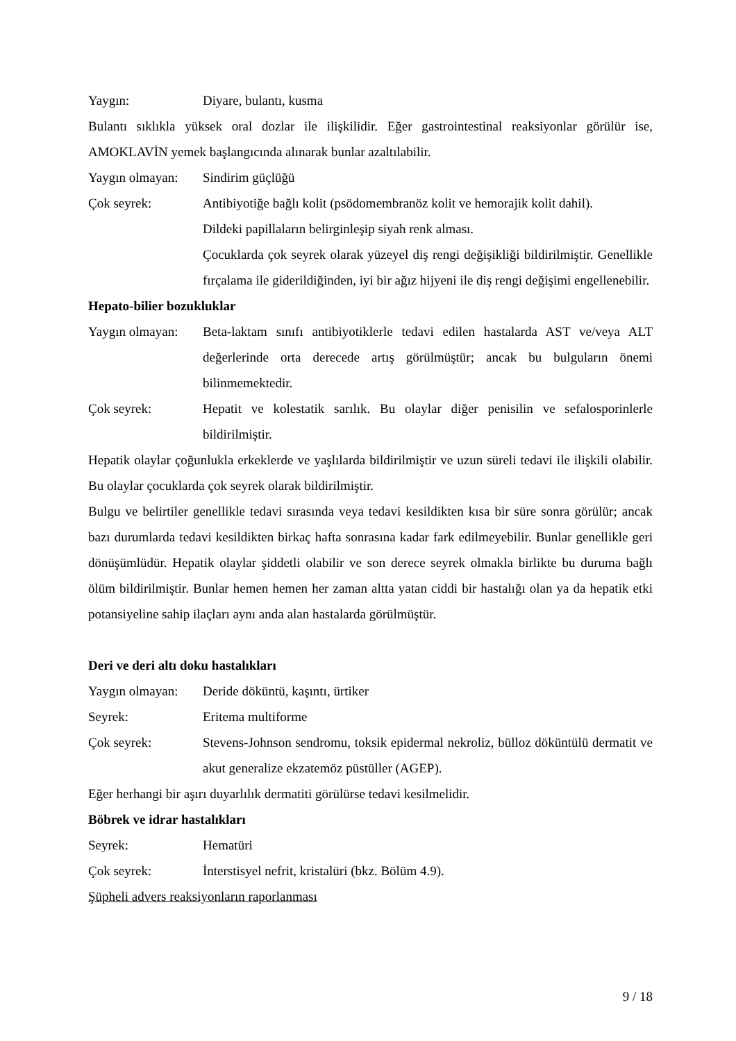Yaygın: Diyare, bulantı, kusma
Bulantı sıklıkla yüksek oral dozlar ile ilişkilidir. Eğer gastrointestinal reaksiyonlar görülür ise, AMOKLAVİN yemek başlangıcında alınarak bunlar azaltılabilir.
Yaygın olmayan:
Sindirim güçlüğü
Çok seyrek: Antibiyotiğe bağlı kolit (psödomembranöz kolit ve hemorajik kolit dahil).
Dildeki papillaların belirginleşip siyah renk alması.
Çocuklarda çok seyrek olarak yüzeyel diş rengi değişikliği bildirilmiştir. Genellikle fırçalama ile giderildiğinden, iyi bir ağız hijyeni ile diş rengi değişimi engellenebilir.
Hepato-bilier bozukluklar
Yaygın olmayan:
Beta-laktam sınıfı antibiyotiklerle tedavi edilen hastalarda AST ve/veya ALT değerlerinde orta derecede artış görülmüştür; ancak bu bulguların önemi bilinmemektedir.
Çok seyrek: Hepatit ve kolestatik sarılık. Bu olaylar diğer penisilin ve sefalosporinlerle bildirilmiştir.
Hepatik olaylar çoğunlukla erkeklerde ve yaşlılarda bildirilmiştir ve uzun süreli tedavi ile ilişkili olabilir. Bu olaylar çocuklarda çok seyrek olarak bildirilmiştir.
Bulgu ve belirtiler genellikle tedavi sırasında veya tedavi kesildikten kısa bir süre sonra görülür; ancak bazı durumlarda tedavi kesildikten birkaç hafta sonrasına kadar fark edilmeyebilir. Bunlar genellikle geri dönüşümlüdür. Hepatik olaylar şiddetli olabilir ve son derece seyrek olmakla birlikte bu duruma bağlı ölüm bildirilmiştir. Bunlar hemen hemen her zaman altta yatan ciddi bir hastalığı olan ya da hepatik etki potansiyeline sahip ilaçları aynı anda alan hastalarda görülmüştür.
Deri ve deri altı doku hastalıkları
Yaygın olmayan:
Deride döküntü, kaşıntı, ürtiker
Seyrek: Eritema multiforme
Çok seyrek: Stevens-Johnson sendromu, toksik epidermal nekroliz, bülloz döküntülü dermatit ve akut generalize ekzatemöz püstüller (AGEP).
Eğer herhangi bir aşırı duyarlılık dermatiti görülürse tedavi kesilmelidir.
Böbrek ve idrar hastalıkları
Seyrek: Hematüri
Çok seyrek: İnterstisyel nefrit, kristalüri (bkz. Bölüm 4.9).
Şüpheli advers reaksiyonların raporlanması
9 / 18